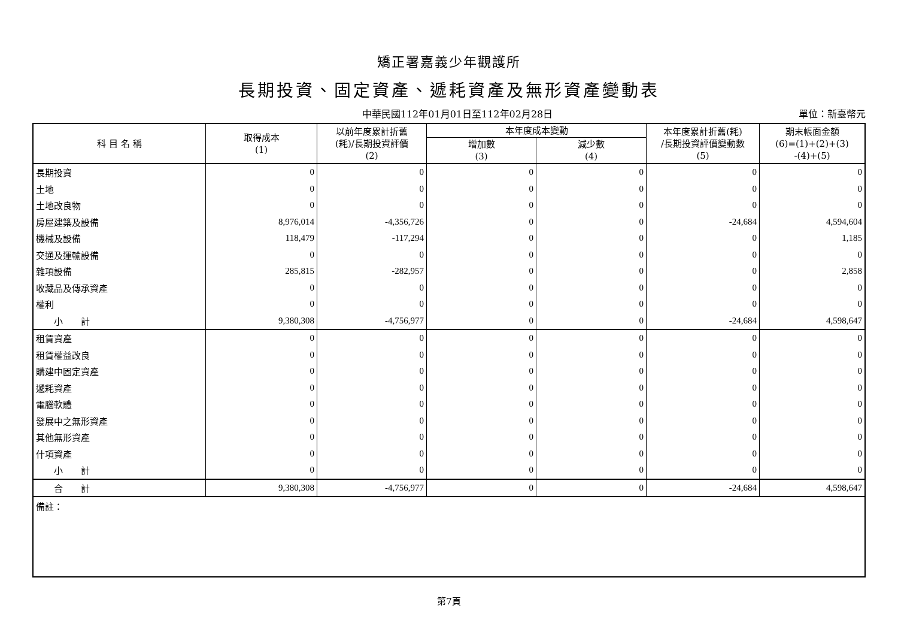矯正署嘉義少年觀護所
長期投資、固定資產、遞耗資產及無形資產變動表
中華民國112年01月01日至112年02月28日
單位：新臺幣元
| 科 目 名 稱 | 取得成本 (1) | 以前年度累計折舊 (耗)/長期投資評價 (2) | 本年度成本變動 | | 本年度累計折舊(耗) /長期投資評價變動數 (5) | 期末帳面金額 (6)=(1)+(2)+(3) -(4)+(5) |
| --- | --- | --- | --- | --- | --- | --- |
| | | | 增加數 (3) | 減少數 (4) | | |
| 長期投資 | 0 | 0 | 0 | 0 | 0 | 0 |
| 土地 | 0 | 0 | 0 | 0 | 0 | 0 |
| 土地改良物 | 0 | 0 | 0 | 0 | 0 | 0 |
| 房屋建築及設備 | 8,976,014 | -4,356,726 | 0 | 0 | -24,684 | 4,594,604 |
| 機械及設備 | 118,479 | -117,294 | 0 | 0 | 0 | 1,185 |
| 交通及運輸設備 | 0 | 0 | 0 | 0 | 0 | 0 |
| 雜項設備 | 285,815 | -282,957 | 0 | 0 | 0 | 2,858 |
| 收藏品及傳承資產 | 0 | 0 | 0 | 0 | 0 | 0 |
| 權利 | 0 | 0 | 0 | 0 | 0 | 0 |
| 小 計 | 9,380,308 | -4,756,977 | 0 | 0 | -24,684 | 4,598,647 |
| 租賃資產 | 0 | 0 | 0 | 0 | 0 | 0 |
| 租賃權益改良 | 0 | 0 | 0 | 0 | 0 | 0 |
| 購建中固定資產 | 0 | 0 | 0 | 0 | 0 | 0 |
| 遞耗資產 | 0 | 0 | 0 | 0 | 0 | 0 |
| 電腦軟體 | 0 | 0 | 0 | 0 | 0 | 0 |
| 發展中之無形資產 | 0 | 0 | 0 | 0 | 0 | 0 |
| 其他無形資產 | 0 | 0 | 0 | 0 | 0 | 0 |
| 什項資產 | 0 | 0 | 0 | 0 | 0 | 0 |
| 小 計 | 0 | 0 | 0 | 0 | 0 | 0 |
| 合 計 | 9,380,308 | -4,756,977 | 0 | 0 | -24,684 | 4,598,647 |
| 備註： | | | | | | |
第7頁